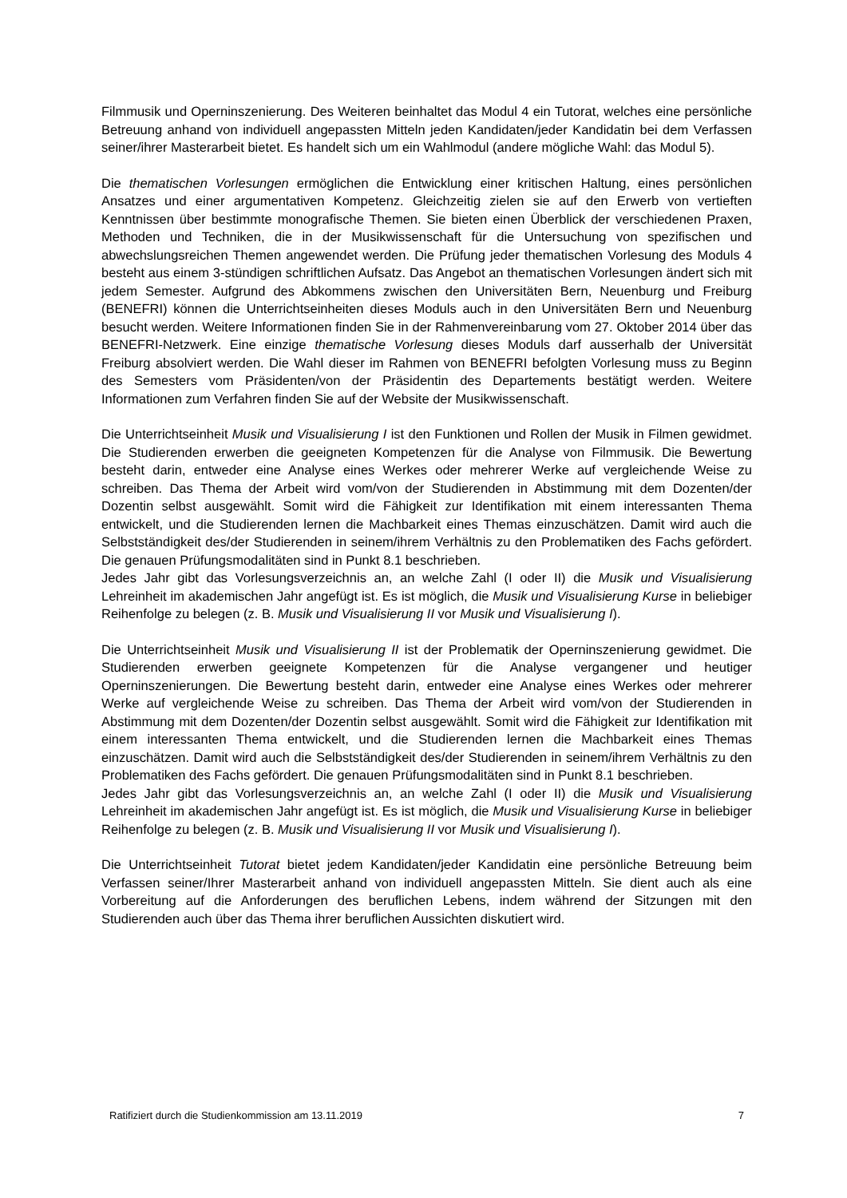Filmmusik und Operninszenierung. Des Weiteren beinhaltet das Modul 4 ein Tutorat, welches eine persönliche Betreuung anhand von individuell angepassten Mitteln jeden Kandidaten/jeder Kandidatin bei dem Verfassen seiner/ihrer Masterarbeit bietet. Es handelt sich um ein Wahlmodul (andere mögliche Wahl: das Modul 5).
Die thematischen Vorlesungen ermöglichen die Entwicklung einer kritischen Haltung, eines persönlichen Ansatzes und einer argumentativen Kompetenz. Gleichzeitig zielen sie auf den Erwerb von vertieften Kenntnissen über bestimmte monografische Themen. Sie bieten einen Überblick der verschiedenen Praxen, Methoden und Techniken, die in der Musikwissenschaft für die Untersuchung von spezifischen und abwechslungsreichen Themen angewendet werden. Die Prüfung jeder thematischen Vorlesung des Moduls 4 besteht aus einem 3-stündigen schriftlichen Aufsatz. Das Angebot an thematischen Vorlesungen ändert sich mit jedem Semester. Aufgrund des Abkommens zwischen den Universitäten Bern, Neuenburg und Freiburg (BENEFRI) können die Unterrichtseinheiten dieses Moduls auch in den Universitäten Bern und Neuenburg besucht werden. Weitere Informationen finden Sie in der Rahmenvereinbarung vom 27. Oktober 2014 über das BENEFRI-Netzwerk. Eine einzige thematische Vorlesung dieses Moduls darf ausserhalb der Universität Freiburg absolviert werden. Die Wahl dieser im Rahmen von BENEFRI befolgten Vorlesung muss zu Beginn des Semesters vom Präsidenten/von der Präsidentin des Departements bestätigt werden. Weitere Informationen zum Verfahren finden Sie auf der Website der Musikwissenschaft.
Die Unterrichtseinheit Musik und Visualisierung I ist den Funktionen und Rollen der Musik in Filmen gewidmet. Die Studierenden erwerben die geeigneten Kompetenzen für die Analyse von Filmmusik. Die Bewertung besteht darin, entweder eine Analyse eines Werkes oder mehrerer Werke auf vergleichende Weise zu schreiben. Das Thema der Arbeit wird vom/von der Studierenden in Abstimmung mit dem Dozenten/der Dozentin selbst ausgewählt. Somit wird die Fähigkeit zur Identifikation mit einem interessanten Thema entwickelt, und die Studierenden lernen die Machbarkeit eines Themas einzuschätzen. Damit wird auch die Selbstständigkeit des/der Studierenden in seinem/ihrem Verhältnis zu den Problematiken des Fachs gefördert. Die genauen Prüfungsmodalitäten sind in Punkt 8.1 beschrieben.
Jedes Jahr gibt das Vorlesungsverzeichnis an, an welche Zahl (I oder II) die Musik und Visualisierung Lehreinheit im akademischen Jahr angefügt ist. Es ist möglich, die Musik und Visualisierung Kurse in beliebiger Reihenfolge zu belegen (z. B. Musik und Visualisierung II vor Musik und Visualisierung I).
Die Unterrichtseinheit Musik und Visualisierung II ist der Problematik der Operninszenierung gewidmet. Die Studierenden erwerben geeignete Kompetenzen für die Analyse vergangener und heutiger Operninszenierungen. Die Bewertung besteht darin, entweder eine Analyse eines Werkes oder mehrerer Werke auf vergleichende Weise zu schreiben. Das Thema der Arbeit wird vom/von der Studierenden in Abstimmung mit dem Dozenten/der Dozentin selbst ausgewählt. Somit wird die Fähigkeit zur Identifikation mit einem interessanten Thema entwickelt, und die Studierenden lernen die Machbarkeit eines Themas einzuschätzen. Damit wird auch die Selbstständigkeit des/der Studierenden in seinem/ihrem Verhältnis zu den Problematiken des Fachs gefördert. Die genauen Prüfungsmodalitäten sind in Punkt 8.1 beschrieben.
Jedes Jahr gibt das Vorlesungsverzeichnis an, an welche Zahl (I oder II) die Musik und Visualisierung Lehreinheit im akademischen Jahr angefügt ist. Es ist möglich, die Musik und Visualisierung Kurse in beliebiger Reihenfolge zu belegen (z. B. Musik und Visualisierung II vor Musik und Visualisierung I).
Die Unterrichtseinheit Tutorat bietet jedem Kandidaten/jeder Kandidatin eine persönliche Betreuung beim Verfassen seiner/Ihrer Masterarbeit anhand von individuell angepassten Mitteln. Sie dient auch als eine Vorbereitung auf die Anforderungen des beruflichen Lebens, indem während der Sitzungen mit den Studierenden auch über das Thema ihrer beruflichen Aussichten diskutiert wird.
Ratifiziert durch die Studienkommission am 13.11.2019 7